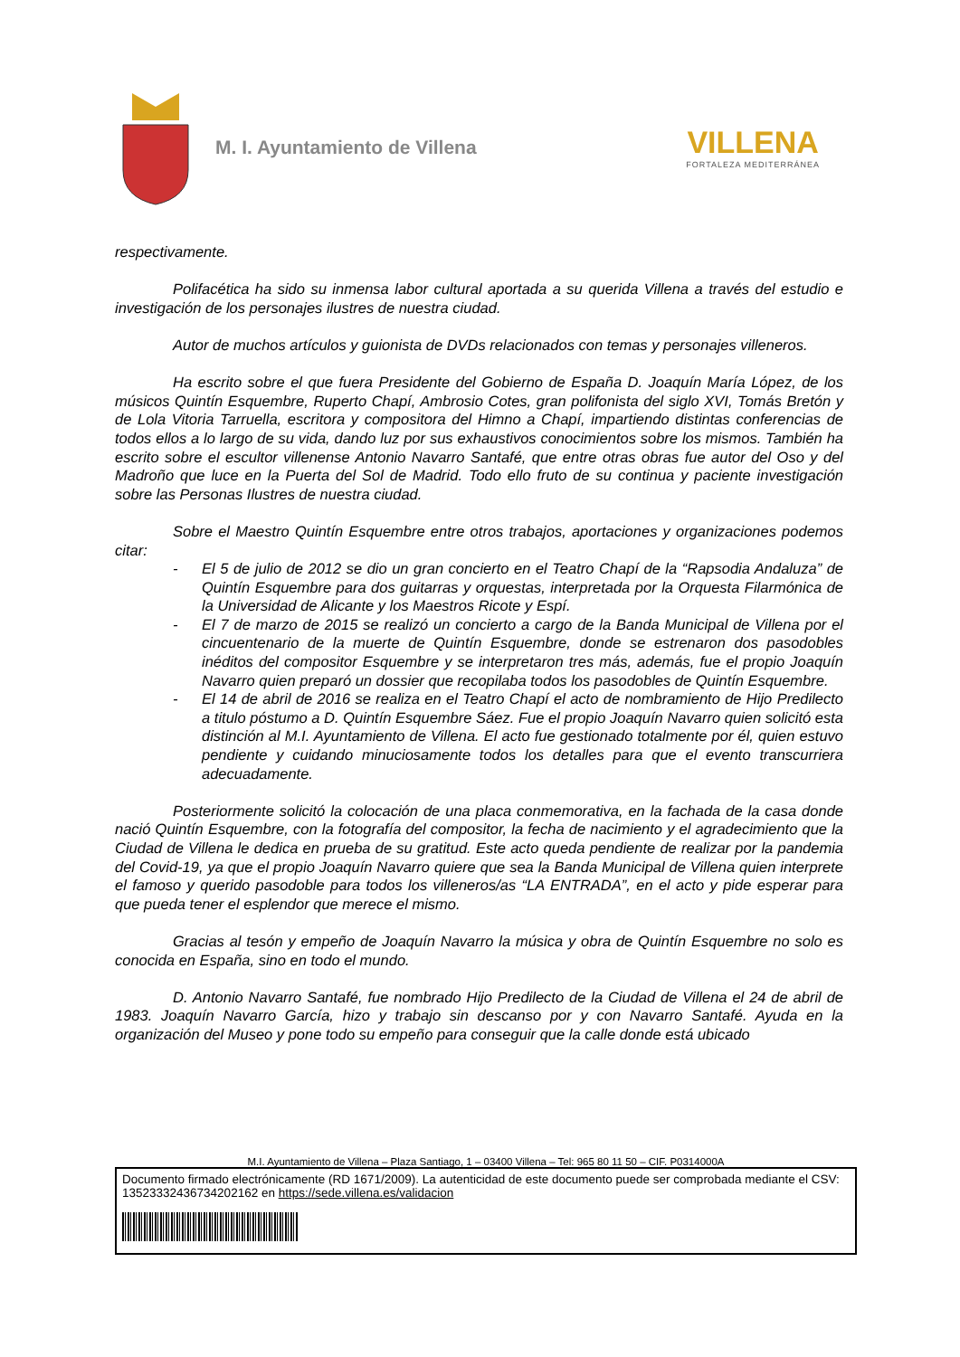M. I. Ayuntamiento de Villena
VILLENA
FORTALEZA MEDITERRÁNEA
respectivamente.
Polifacética ha sido su inmensa labor cultural aportada a su querida Villena a través del estudio e investigación de los personajes ilustres de nuestra ciudad.
Autor de muchos artículos y guionista de DVDs relacionados con temas y personajes villeneros.
Ha escrito sobre el que fuera Presidente del Gobierno de España D. Joaquín María López, de los músicos Quintín Esquembre, Ruperto Chapí, Ambrosio Cotes, gran polifonista del siglo XVI, Tomás Bretón y de Lola Vitoria Tarruella, escritora y compositora del Himno a Chapí, impartiendo distintas conferencias de todos ellos a lo largo de su vida, dando luz por sus exhaustivos conocimientos sobre los mismos. También ha escrito sobre el escultor villenense Antonio Navarro Santafé, que entre otras obras fue autor del Oso y del Madroño que luce en la Puerta del Sol de Madrid. Todo ello fruto de su continua y paciente investigación sobre las Personas Ilustres de nuestra ciudad.
Sobre el Maestro Quintín Esquembre entre otros trabajos, aportaciones y organizaciones podemos citar:
- El 5 de julio de 2012 se dio un gran concierto en el Teatro Chapí de la “Rapsodia Andaluza” de Quintín Esquembre para dos guitarras y orquestas, interpretada por la Orquesta Filarmónica de la Universidad de Alicante y los Maestros Ricote y Espí.
- El 7 de marzo de 2015 se realizó un concierto a cargo de la Banda Municipal de Villena por el cincuentenario de la muerte de Quintín Esquembre, donde se estrenaron dos pasodobles inéditos del compositor Esquembre y se interpretaron tres más, además, fue el propio Joaquín Navarro quien preparó un dossier que recopilaba todos los pasodobles de Quintín Esquembre.
- El 14 de abril de 2016 se realiza en el Teatro Chapí el acto de nombramiento de Hijo Predilecto a titulo póstumo a D. Quintín Esquembre Sáez. Fue el propio Joaquín Navarro quien solicitó esta distinción al M.I. Ayuntamiento de Villena. El acto fue gestionado totalmente por él, quien estuvo pendiente y cuidando minuciosamente todos los detalles para que el evento transcurriera adecuadamente.
Posteriormente solicitó la colocación de una placa conmemorativa, en la fachada de la casa donde nació Quintín Esquembre, con la fotografía del compositor, la fecha de nacimiento y el agradecimiento que la Ciudad de Villena le dedica en prueba de su gratitud. Este acto queda pendiente de realizar por la pandemia del Covid-19, ya que el propio Joaquín Navarro quiere que sea la Banda Municipal de Villena quien interprete el famoso y querido pasodoble para todos los villeneros/as “LA ENTRADA”, en el acto y pide esperar para que pueda tener el esplendor que merece el mismo.
Gracias al tesón y empeño de Joaquín Navarro la música y obra de Quintín Esquembre no solo es conocida en España, sino en todo el mundo.
D. Antonio Navarro Santafé, fue nombrado Hijo Predilecto de la Ciudad de Villena el 24 de abril de 1983. Joaquín Navarro García, hizo y trabajo sin descanso por y con Navarro Santafé. Ayuda en la organización del Museo y pone todo su empeño para conseguir que la calle donde está ubicado
M.I. Ayuntamiento de Villena – Plaza Santiago, 1 – 03400 Villena – Tel: 965 80 11 50 – CIF. P0314000A
Documento firmado electrónicamente (RD 1671/2009). La autenticidad de este documento puede ser comprobada mediante el CSV: 13523332436734202162 en https://sede.villena.es/validacion